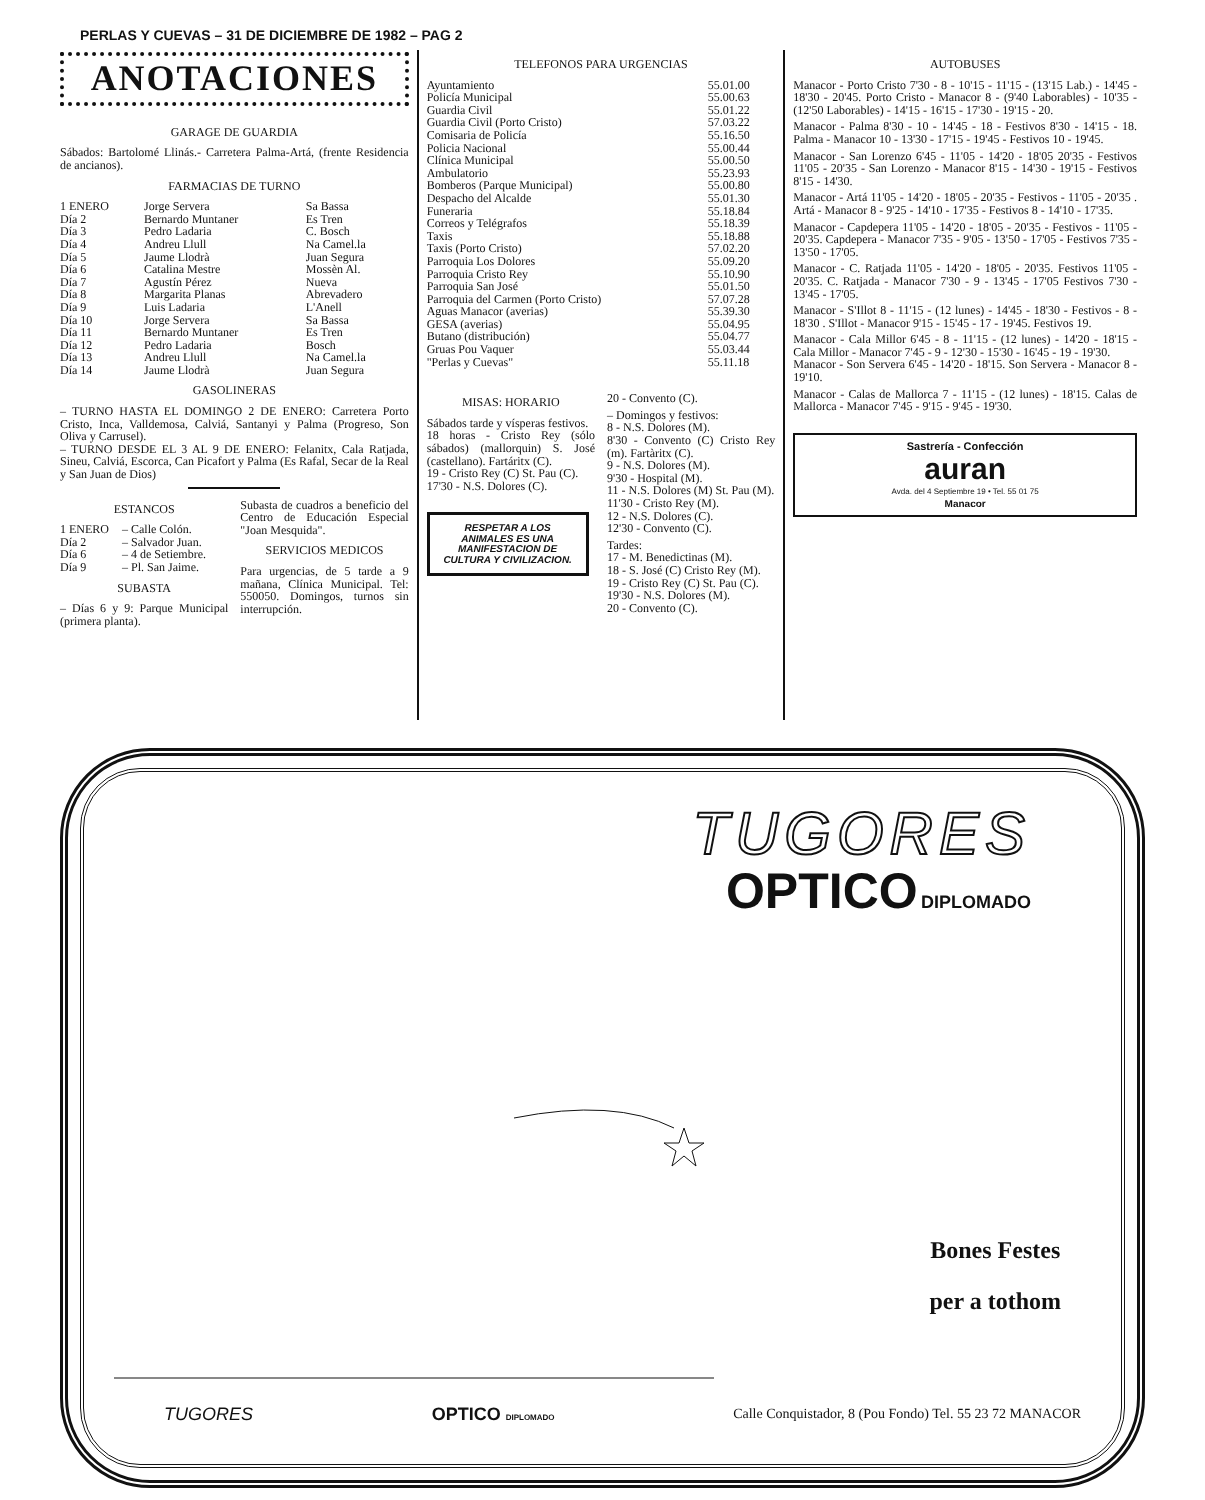PERLAS Y CUEVAS – 31 DE DICIEMBRE DE 1982 – PAG 2
ANOTACIONES
GARAGE DE GUARDIA
Sábados: Bartolomé Llinás.- Carretera Palma-Artá, (frente Residencia de ancianos).
FARMACIAS DE TURNO
| 1 ENERO | Jorge Servera | Sa Bassa |
| Día 2 | Bernardo Muntaner | Es Tren |
| Día 3 | Pedro Ladaria | C. Bosch |
| Día 4 | Andreu Llull | Na Camel.la |
| Día 5 | Jaume Llodrà | Juan Segura |
| Día 6 | Catalina Mestre | Mossèn Al. |
| Día 7 | Agustín Pérez | Nueva |
| Día 8 | Margarita Planas | Abrevadero |
| Día 9 | Luis Ladaria | L'Anell |
| Día 10 | Jorge Servera | Sa Bassa |
| Día 11 | Bernardo Muntaner | Es Tren |
| Día 12 | Pedro Ladaria | Bosch |
| Día 13 | Andreu Llull | Na Camel.la |
| Día 14 | Jaume Llodrà | Juan Segura |
GASOLINERAS
– TURNO HASTA EL DOMINGO 2 DE ENERO: Carretera Porto Cristo, Inca, Valldemosa, Calviá, Santanyi y Palma (Progreso, Son Oliva y Carrusel).
– TURNO DESDE EL 3 AL 9 DE ENERO: Felanitx, Cala Ratjada, Sineu, Calviá, Escorca, Can Picafort y Palma (Es Rafal, Secar de la Real y San Juan de Dios)
ESTANCOS
| 1 ENERO | – Calle Colón. |
| Día 2 | – Salvador Juan. |
| Día 6 | – 4 de Setiembre. |
| Día 9 | – Pl. San Jaime. |
SUBASTA
– Días 6 y 9: Parque Municipal (primera planta).
Subasta de cuadros a beneficio del Centro de Educación Especial "Joan Mesquida".
SERVICIOS MEDICOS
Para urgencias, de 5 tarde a 9 mañana, Clínica Municipal. Tel: 550050. Domingos, turnos sin interrupción.
TELEFONOS PARA URGENCIAS
| Ayuntamiento | 55.01.00 |
| Policía Municipal | 55.00.63 |
| Guardia Civil | 55.01.22 |
| Guardia Civil (Porto Cristo) | 57.03.22 |
| Comisaria de Policía | 55.16.50 |
| Policia Nacional | 55.00.44 |
| Clínica Municipal | 55.00.50 |
| Ambulatorio | 55.23.93 |
| Bomberos (Parque Municipal) | 55.00.80 |
| Despacho del Alcalde | 55.01.30 |
| Funeraria | 55.18.84 |
| Correos y Telégrafos | 55.18.39 |
| Taxis | 55.18.88 |
| Taxis (Porto Cristo) | 57.02.20 |
| Parroquia Los Dolores | 55.09.20 |
| Parroquia Cristo Rey | 55.10.90 |
| Parroquia San José | 55.01.50 |
| Parroquia del Carmen (Porto Cristo) | 57.07.28 |
| Aguas Manacor (averias) | 55.39.30 |
| GESA (averias) | 55.04.95 |
| Butano (distribución) | 55.04.77 |
| Gruas Pou Vaquer | 55.03.44 |
| "Perlas y Cuevas" | 55.11.18 |
MISAS: HORARIO
Sábados tarde y vísperas festivos.
18 horas - Cristo Rey (sólo sábados) (mallorquin) S. José (castellano). Fartáritx (C).
19 - Cristo Rey (C) St. Pau (C).
17'30 - N.S. Dolores (C).
RESPETAR A LOS ANIMALES ES UNA MANIFESTACION DE CULTURA Y CIVILIZACION.
20 - Convento (C).
– Domingos y festivos:
8 - N.S. Dolores (M).
8'30 - Convento (C) Cristo Rey (m). Fartàritx (C).
9 - N.S. Dolores (M).
9'30 - Hospital (M).
11 - N.S. Dolores (M) St. Pau (M).
11'30 - Cristo Rey (M).
12 - N.S. Dolores (C).
12'30 - Convento (C).
Tardes:
17 - M. Benedictinas (M).
18 - S. José (C) Cristo Rey (M).
19 - Cristo Rey (C) St. Pau (C).
19'30 - N.S. Dolores (M).
20 - Convento (C).
AUTOBUSES
Manacor - Porto Cristo 7'30 - 8 - 10'15 - 11'15 - (13'15 Lab.) - 14'45 - 18'30 - 20'45. Porto Cristo - Manacor 8 - (9'40 Laborables) - 10'35 - (12'50 Laborables) - 14'15 - 16'15 - 17'30 - 19'15 - 20.
Manacor - Palma 8'30 - 10 - 14'45 - 18 - Festivos 8'30 - 14'15 - 18. Palma - Manacor 10 - 13'30 - 17'15 - 19'45 - Festivos 10 - 19'45.
Manacor - San Lorenzo 6'45 - 11'05 - 14'20 - 18'05 20'35 - Festivos 11'05 - 20'35 - San Lorenzo - Manacor 8'15 - 14'30 - 19'15 - Festivos 8'15 - 14'30.
Manacor - Artá 11'05 - 14'20 - 18'05 - 20'35 - Festivos - 11'05 - 20'35 . Artá - Manacor 8 - 9'25 - 14'10 - 17'35 - Festivos 8 - 14'10 - 17'35.
Manacor - Capdepera 11'05 - 14'20 - 18'05 - 20'35 - Festivos - 11'05 - 20'35. Capdepera - Manacor 7'35 - 9'05 - 13'50 - 17'05 - Festivos 7'35 - 13'50 - 17'05.
Manacor - C. Ratjada 11'05 - 14'20 - 18'05 - 20'35. Festivos 11'05 - 20'35. C. Ratjada - Manacor 7'30 - 9 - 13'45 - 17'05 Festivos 7'30 - 13'45 - 17'05.
Manacor - S'Illot 8 - 11'15 - (12 lunes) - 14'45 - 18'30 - Festivos - 8 - 18'30 . S'Illot - Manacor 9'15 - 15'45 - 17 - 19'45. Festivos 19.
Manacor - Cala Millor 6'45 - 8 - 11'15 - (12 lunes) - 14'20 - 18'15 - Cala Millor - Manacor 7'45 - 9 - 12'30 - 15'30 - 16'45 - 19 - 19'30.
Manacor - Son Servera 6'45 - 14'20 - 18'15. Son Servera - Manacor 8 - 19'10.
Manacor - Calas de Mallorca 7 - 11'15 - (12 lunes) - 18'15. Calas de Mallorca - Manacor 7'45 - 9'15 - 9'45 - 19'30.
Sastrería - Confección
auran
Avda. del 4 Septiembre 19 • Tel. 55 01 75
Manacor
TUGORES
OPTICO DIPLOMADO
Bones Festes
per a tothom
TUGORES OPTICO DIPLOMADO Calle Conquistador, 8 (Pou Fondo) Tel. 55 23 72 MANACOR